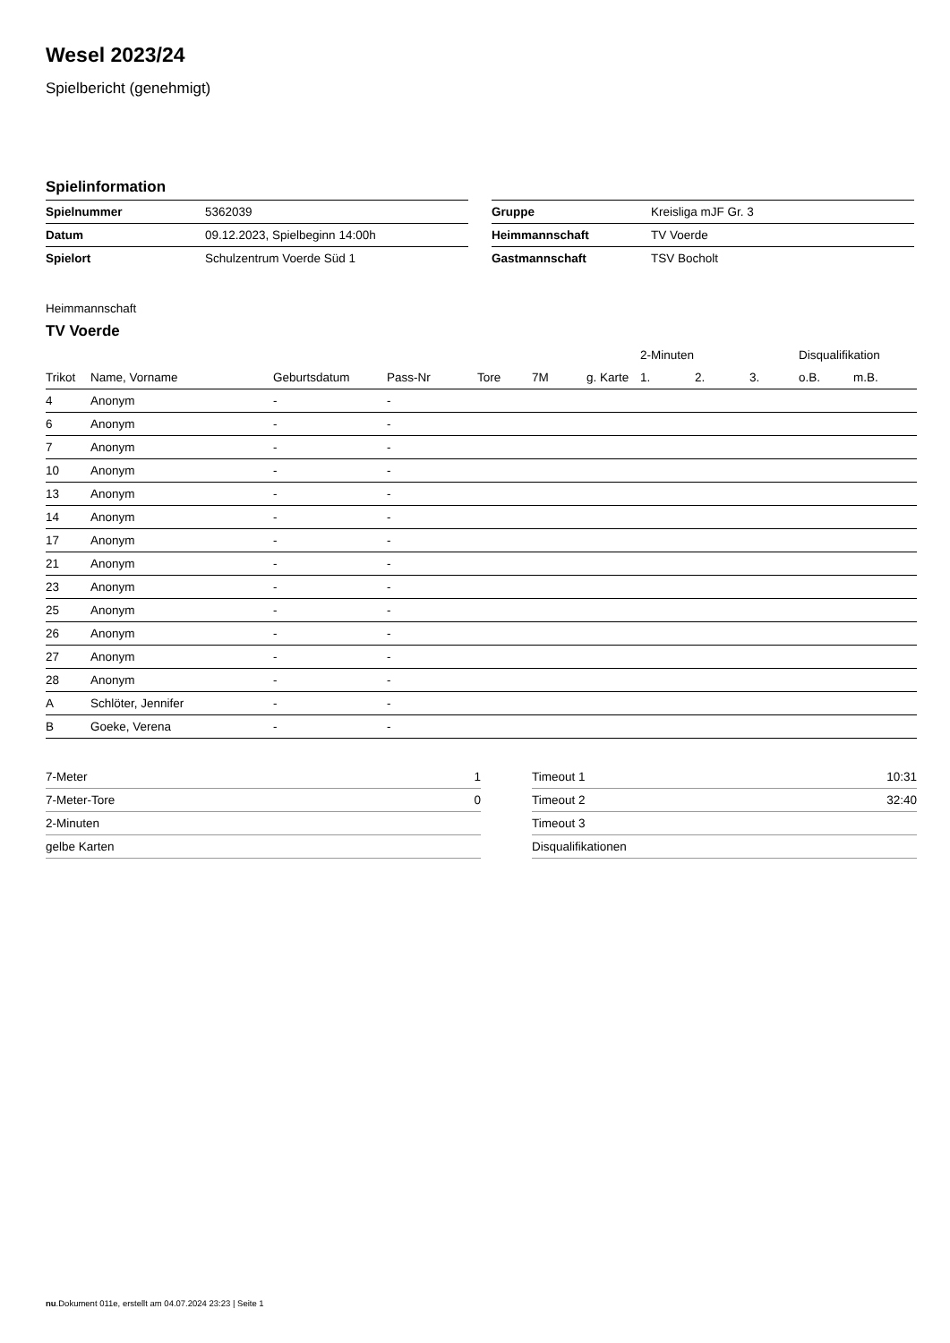Wesel 2023/24
Spielbericht (genehmigt)
Spielinformation
| Spielnummer | 5362039 |
| Datum | 09.12.2023, Spielbeginn 14:00h |
| Spielort | Schulzentrum Voerde Süd 1 |
| Gruppe | Kreisliga mJF Gr. 3 |
| Heimmannschaft | TV Voerde |
| Gastmannschaft | TSV Bocholt |
Heimmannschaft
TV Voerde
| | | | | | | | 2-Minuten | | | Disqualifikation | |
| --- | --- | --- | --- | --- | --- | --- | --- | --- | --- | --- | --- |
| Trikot | Name, Vorname | Geburtsdatum | Pass-Nr | Tore | 7M | g. Karte | 1. | 2. | 3. | o.B. | m.B. |
| 4 | Anonym | - | - | | | | | | | | |
| 6 | Anonym | - | - | | | | | | | | |
| 7 | Anonym | - | - | | | | | | | | |
| 10 | Anonym | - | - | | | | | | | | |
| 13 | Anonym | - | - | | | | | | | | |
| 14 | Anonym | - | - | | | | | | | | |
| 17 | Anonym | - | - | | | | | | | | |
| 21 | Anonym | - | - | | | | | | | | |
| 23 | Anonym | - | - | | | | | | | | |
| 25 | Anonym | - | - | | | | | | | | |
| 26 | Anonym | - | - | | | | | | | | |
| 27 | Anonym | - | - | | | | | | | | |
| 28 | Anonym | - | - | | | | | | | | |
| A | Schlöter, Jennifer | - | - | | | | | | | | |
| B | Goeke, Verena | - | - | | | | | | | | |
| 7-Meter | 1 |
| 7-Meter-Tore | 0 |
| 2-Minuten | |
| gelbe Karten | |
| Timeout 1 | 10:31 |
| Timeout 2 | 32:40 |
| Timeout 3 | |
| Disqualifikationen | |
nu.Dokument 011e, erstellt am 04.07.2024 23:23 | Seite 1